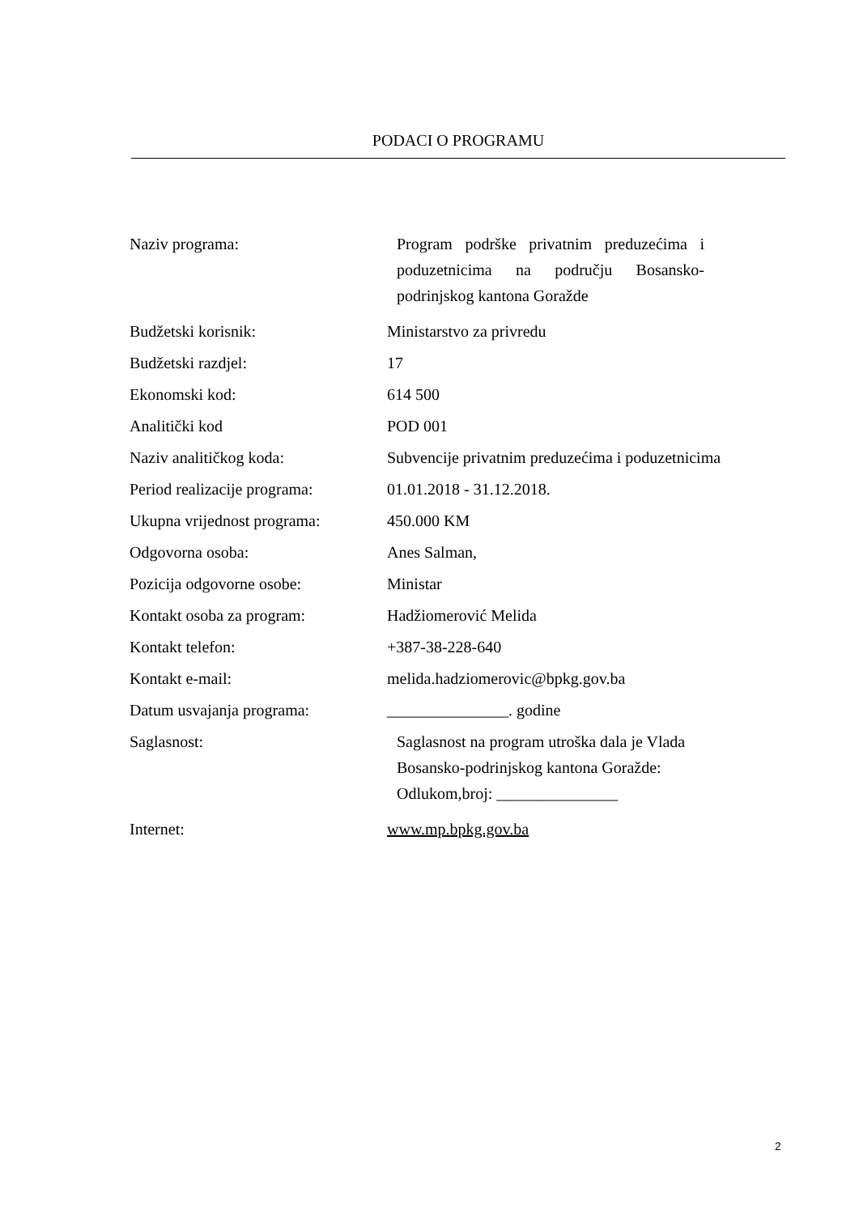PODACI O PROGRAMU
| Naziv programa: | Program podrške privatnim preduzećima i poduzetnicima na području Bosansko-podrinjskog kantona Goražde |
| Budžetski korisnik: | Ministarstvo za privredu |
| Budžetski razdjel: | 17 |
| Ekonomski kod: | 614 500 |
| Analitički kod | POD 001 |
| Naziv analitičkog koda: | Subvencije privatnim preduzećima i poduzetnicima |
| Period realizacije programa: | 01.01.2018 - 31.12.2018. |
| Ukupna vrijednost programa: | 450.000 KM |
| Odgovorna osoba: | Anes Salman, |
| Pozicija odgovorne osobe: | Ministar |
| Kontakt osoba za program: | Hadžiomerović Melida |
| Kontakt telefon: | +387-38-228-640 |
| Kontakt e-mail: | melida.hadziomerovic@bpkg.gov.ba |
| Datum usvajanja programa: | _______________. godine |
| Saglasnost: | Saglasnost na program utroška dala je Vlada Bosansko-podrinjskog kantona Goražde: Odlukom,broj: _______________ |
| Internet: | www.mp.bpkg.gov.ba |
2